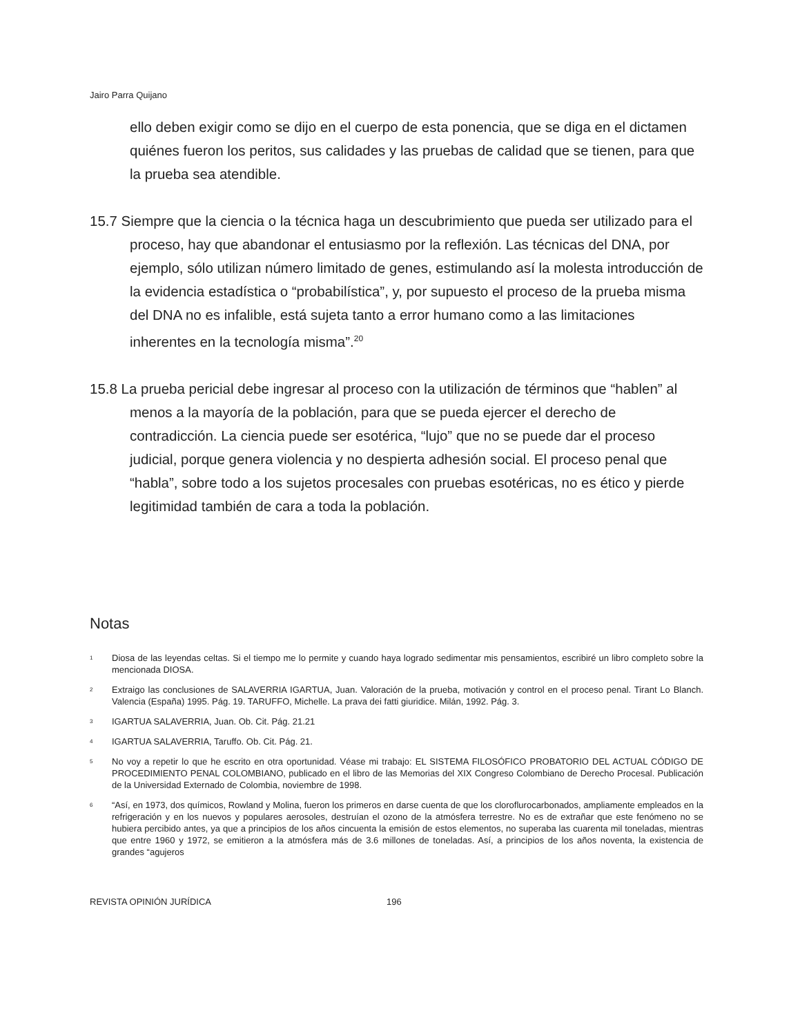Jairo Parra Quijano
ello deben exigir como se dijo en el cuerpo de esta ponencia, que se diga en el dictamen quiénes fueron los peritos, sus calidades y las pruebas de calidad que se tienen, para que la prueba sea atendible.
15.7 Siempre que la ciencia o la técnica haga un descubrimiento que pueda ser utilizado para el proceso, hay que abandonar el entusiasmo por la reflexión. Las técnicas del DNA, por ejemplo, sólo utilizan número limitado de genes, estimulando así la molesta introducción de la evidencia estadística o “probabilística”, y, por supuesto el proceso de la prueba misma del DNA no es infalible, está sujeta tanto a error humano como a las limitaciones inherentes en la tecnología misma”.<sup>20</sup>
15.8 La prueba pericial debe ingresar al proceso con la utilización de términos que “hablen” al menos a la mayoría de la población, para que se pueda ejercer el derecho de contradicción. La ciencia puede ser esotérica, “lujo” que no se puede dar el proceso judicial, porque genera violencia y no despierta adhesión social. El proceso penal que “habla”, sobre todo a los sujetos procesales con pruebas esotéricas, no es ético y pierde legitimidad también de cara a toda la población.
Notas
<sup>1</sup> Diosa de las leyendas celtas. Si el tiempo me lo permite y cuando haya logrado sedimentar mis pensamientos, escribiré un libro completo sobre la mencionada DIOSA.
<sup>2</sup> Extraigo las conclusiones de SALAVERRIA IGARTUA, Juan. Valoración de la prueba, motivación y control en el proceso penal. Tirant Lo Blanch. Valencia (España) 1995. Pág. 19. TARUFFO, Michelle. La prava dei fatti giuridice. Milán, 1992. Pág. 3.
<sup>3</sup> IGARTUA SALAVERRIA, Juan. Ob. Cit. Pág. 21.21
<sup>4</sup> IGARTUA SALAVERRIA, Taruffo. Ob. Cit. Pág. 21.
<sup>5</sup> No voy a repetir lo que he escrito en otra oportunidad. Véase mi trabajo: EL SISTEMA FILOSÓFICO PROBATORIO DEL ACTUAL CÓDIGO DE PROCEDIMIENTO PENAL COLOMBIANO, publicado en el libro de las Memorias del XIX Congreso Colombiano de Derecho Procesal. Publicación de la Universidad Externado de Colombia, noviembre de 1998.
<sup>6</sup> “Así, en 1973, dos químicos, Rowland y Molina, fueron los primeros en darse cuenta de que los cloroflurocarbonados, ampliamente empleados en la refrigeración y en los nuevos y populares aerosoles, destruían el ozono de la atmósfera terrestre. No es de extrañar que este fenómeno no se hubiera percibido antes, ya que a principios de los años cincuenta la emisión de estos elementos, no superaba las cuarenta mil toneladas, mientras que entre 1960 y 1972, se emitieron a la atmósfera más de 3.6 millones de toneladas. Así, a principios de los años noventa, la existencia de grandes “agujeros
REVISTA OPINIÓN JURÍDICA 196